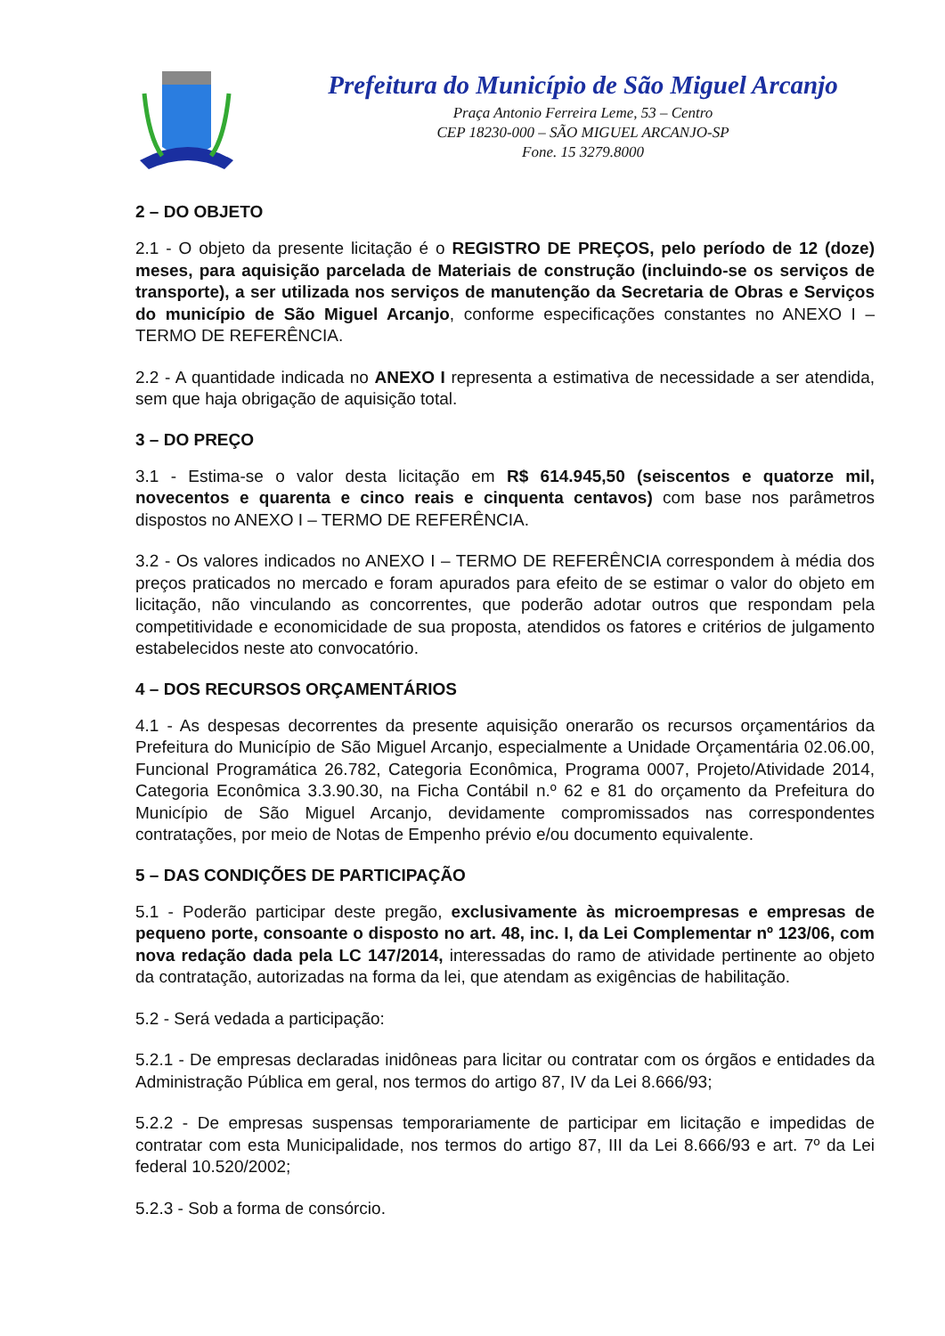Prefeitura do Município de São Miguel Arcanjo
Praça Antonio Ferreira Leme, 53 – Centro
CEP 18230-000 – SÃO MIGUEL ARCANJO-SP
Fone. 15 3279.8000
2 – DO OBJETO
2.1 - O objeto da presente licitação é o REGISTRO DE PREÇOS, pelo período de 12 (doze) meses, para aquisição parcelada de Materiais de construção (incluindo-se os serviços de transporte), a ser utilizada nos serviços de manutenção da Secretaria de Obras e Serviços do município de São Miguel Arcanjo, conforme especificações constantes no ANEXO I – TERMO DE REFERÊNCIA.
2.2 - A quantidade indicada no ANEXO I representa a estimativa de necessidade a ser atendida, sem que haja obrigação de aquisição total.
3 – DO PREÇO
3.1 - Estima-se o valor desta licitação em R$ 614.945,50 (seiscentos e quatorze mil, novecentos e quarenta e cinco reais e cinquenta centavos) com base nos parâmetros dispostos no ANEXO I – TERMO DE REFERÊNCIA.
3.2 - Os valores indicados no ANEXO I – TERMO DE REFERÊNCIA correspondem à média dos preços praticados no mercado e foram apurados para efeito de se estimar o valor do objeto em licitação, não vinculando as concorrentes, que poderão adotar outros que respondam pela competitividade e economicidade de sua proposta, atendidos os fatores e critérios de julgamento estabelecidos neste ato convocatório.
4 – DOS RECURSOS ORÇAMENTÁRIOS
4.1 - As despesas decorrentes da presente aquisição onerarão os recursos orçamentários da Prefeitura do Município de São Miguel Arcanjo, especialmente a Unidade Orçamentária 02.06.00, Funcional Programática 26.782, Categoria Econômica, Programa 0007, Projeto/Atividade 2014, Categoria Econômica 3.3.90.30, na Ficha Contábil n.º 62 e 81 do orçamento da Prefeitura do Município de São Miguel Arcanjo, devidamente compromissados nas correspondentes contratações, por meio de Notas de Empenho prévio e/ou documento equivalente.
5 – DAS CONDIÇÕES DE PARTICIPAÇÃO
5.1 - Poderão participar deste pregão, exclusivamente às microempresas e empresas de pequeno porte, consoante o disposto no art. 48, inc. I, da Lei Complementar nº 123/06, com nova redação dada pela LC 147/2014, interessadas do ramo de atividade pertinente ao objeto da contratação, autorizadas na forma da lei, que atendam as exigências de habilitação.
5.2 - Será vedada a participação:
5.2.1 - De empresas declaradas inidôneas para licitar ou contratar com os órgãos e entidades da Administração Pública em geral, nos termos do artigo 87, IV da Lei 8.666/93;
5.2.2 - De empresas suspensas temporariamente de participar em licitação e impedidas de contratar com esta Municipalidade, nos termos do artigo 87, III da Lei 8.666/93 e art. 7º da Lei federal 10.520/2002;
5.2.3 - Sob a forma de consórcio.